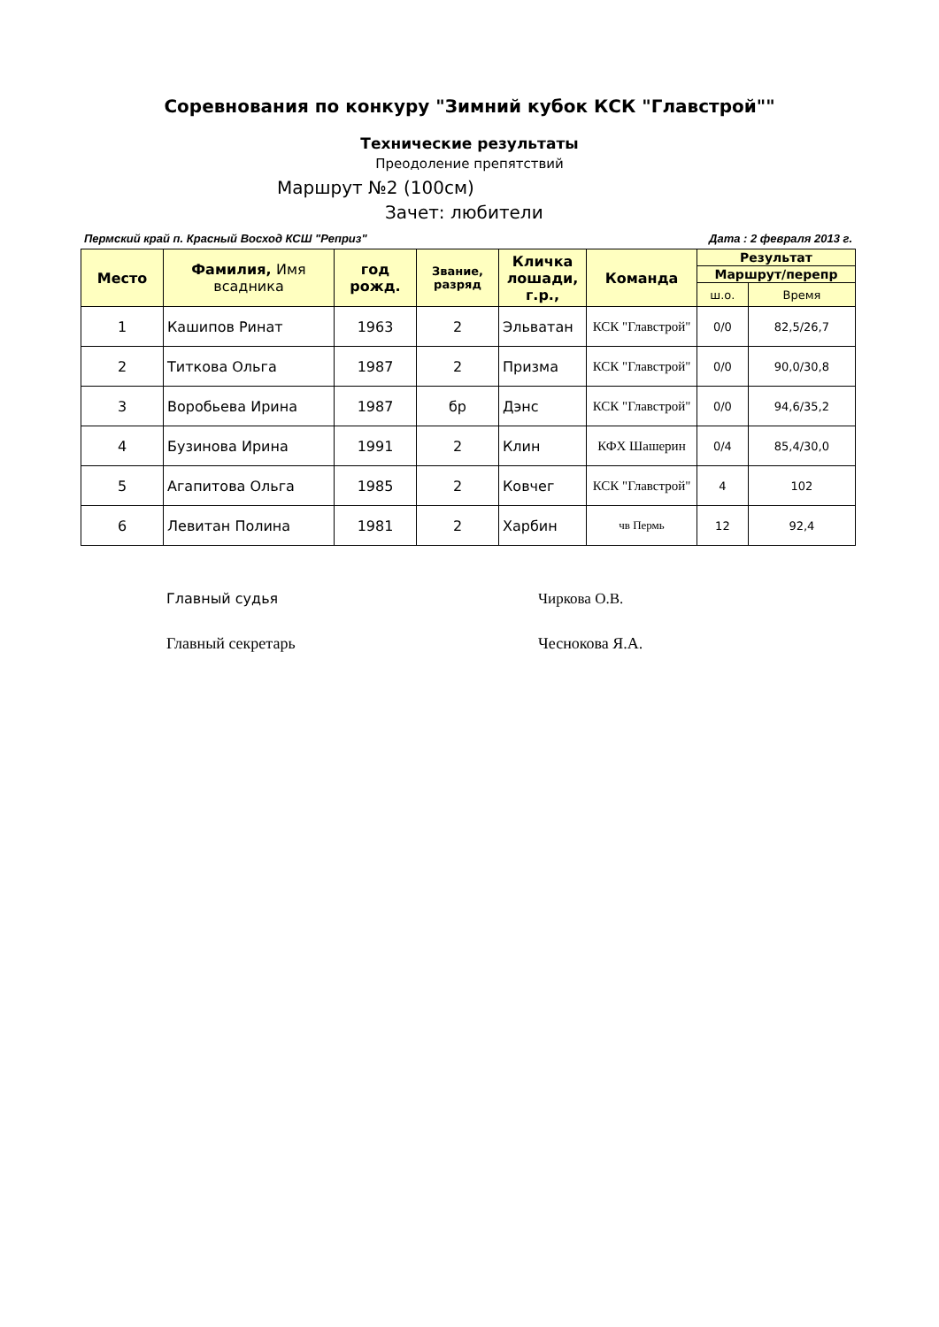Соревнования по конкуру "Зимний кубок КСК "Главстрой""
Технические результаты
Преодоление препятствий
Маршрут №2 (100см)
Зачет: любители
Пермский край п. Красный Восход КСШ "Реприз" Дата : 2 февраля 2013 г.
| Место | Фамилия, Имя всадника | год рожд. | Звание, разряд | Кличка лошади, г.р., | Команда | Результат | |
| --- | --- | --- | --- | --- | --- | --- | --- |
| | | | | | | Маршрут/перепр | |
| | | | | | | ш.о. | Время |
| 1 | Кашипов Ринат | 1963 | 2 | Эльватан | КСК "Главстрой" | 0/0 | 82,5/26,7 |
| 2 | Титкова Ольга | 1987 | 2 | Призма | КСК "Главстрой" | 0/0 | 90,0/30,8 |
| 3 | Воробьева Ирина | 1987 | бр | Дэнс | КСК "Главстрой" | 0/0 | 94,6/35,2 |
| 4 | Бузинова Ирина | 1991 | 2 | Клин | КФХ Шашерин | 0/4 | 85,4/30,0 |
| 5 | Агапитова Ольга | 1985 | 2 | Ковчег | КСК "Главстрой" | 4 | 102 |
| 6 | Левитан Полина | 1981 | 2 | Харбин | чв Пермь | 12 | 92,4 |
Главный судья Чиркова О.В.
Главный секретарь Чеснокова Я.А.